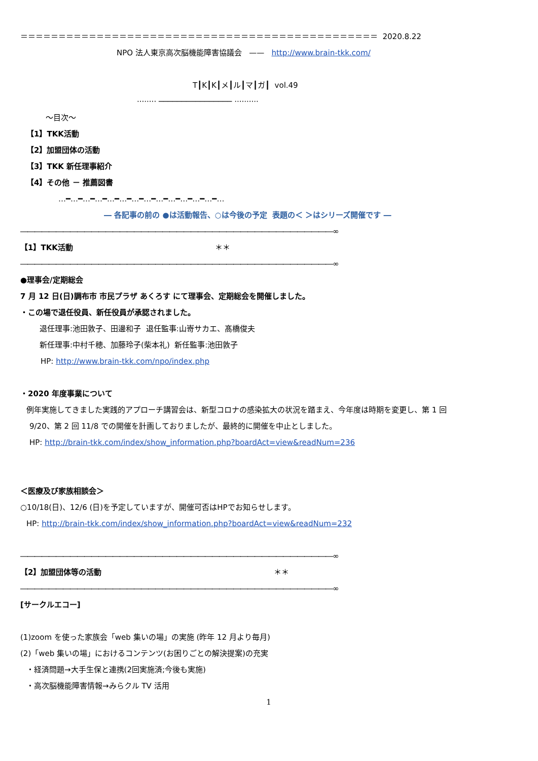＝＝＝＝＝＝＝＝＝＝＝＝＝＝＝＝＝＝＝＝＝＝＝＝＝＝＝＝＝＝＝＝＝＝＝＝＝＝＝＝＝＝＝＝＝＝＝ 2020.8.22
NPO 法人東京高次脳機能障害協議会 —— http://www.brain-tkk.com/
T┃K┃K┃メ┃ル┃マ┃ガ┃ vol.49
········ ──────────────── ··········
～目次～
【1】TKK活動
【2】加盟団体の活動
【3】TKK 新任理事紹介
【4】その他 － 推薦図書
…━…━…━…━…━…━…━…━…━…━…━…━…━…
― 各記事の前の ●は活動報告、○は今後の予定 表題の＜ ＞はシリーズ開催です ―
――――――――――――――――――――――――――――――――――――――――――――∞
【1】TKK活動 ＊＊
――――――――――――――――――――――――――――――――――――――――――――∞
●理事会/定期総会
7 月 12 日(日)調布市 市民プラザ あくろす にて理事会、定期総会を開催しました。
・この場で退任役員、新任役員が承認されました。
退任理事:池田敦子、田邊和子 退任監事:山嵜サカエ、髙橋俊夫
新任理事:中村千穂、加藤玲子(柴本礼) 新任監事:池田敦子
HP: http://www.brain-tkk.com/npo/index.php
・2020 年度事業について
例年実施してきました実践的アプローチ講習会は、新型コロナの感染拡大の状況を踏まえ、今年度は時期を変更し、第 1 回
9/20、第 2 回 11/8 での開催を計画しておりましたが、最終的に開催を中止としました。
HP: http://brain-tkk.com/index/show_information.php?boardAct=view&readNum=236
＜医療及び家族相談会＞
○10/18(日)、12/6 (日)を予定していますが、開催可否はHPでお知らせします。
HP: http://brain-tkk.com/index/show_information.php?boardAct=view&readNum=232
――――――――――――――――――――――――――――――――――――――――――――∞
【2】加盟団体等の活動 ＊＊
――――――――――――――――――――――――――――――――――――――――――――∞
[サークルエコー]
(1)zoom を使った家族会「web 集いの場」の実施 (昨年 12 月より毎月)
(2)「web 集いの場」におけるコンテンツ(お困りごとの解決提案)の充実
・経済問題→大手生保と連携(2回実施済;今後も実施)
・高次脳機能障害情報→みらクル TV 活用
1